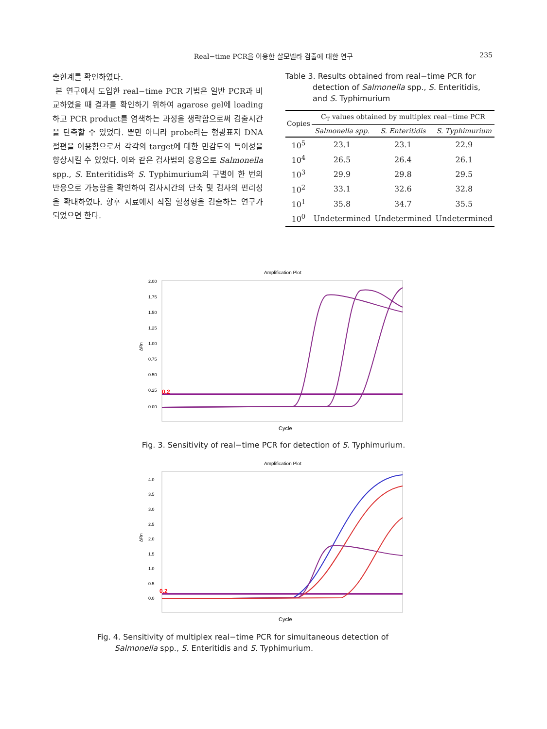Real−time PCR을 이용한 살모넬라 검출에 대한 연구
235
출한계를 확인하였다.
본 연구에서 도입한 real−time PCR 기법은 일반 PCR과 비교하였을 때 결과를 확인하기 위하여 agarose gel에 loading하고 PCR product를 염색하는 과정을 생략함으로써 검출시간을 단축할 수 있었다. 뿐만 아니라 probe라는 형광표지 DNA 절편을 이용함으로서 각각의 target에 대한 민감도와 특이성을 향상시킬 수 있었다. 이와 같은 검사법의 응용으로 Salmonella spp., S. Enteritidis와 S. Typhimurium의 구별이 한 번의 반응으로 가능함을 확인하여 검사시간의 단축 및 검사의 편리성을 확대하였다. 향후 시료에서 직접 혈청형을 검출하는 연구가 되었으면 한다.
Table 3. Results obtained from real−time PCR for
detection of Salmonella spp., S. Enteritidis,
and S. Typhimurium
| Copies | C<sub>T</sub> values obtained by multiplex real−time PCR | | |
| --- | --- | --- | --- |
| | Salmonella spp. | S. Enteritidis | S. Typhimurium |
| 10<sup>5</sup> | 23.1 | 23.1 | 22.9 |
| 10<sup>4</sup> | 26.5 | 26.4 | 26.1 |
| 10<sup>3</sup> | 29.9 | 29.8 | 29.5 |
| 10<sup>2</sup> | 33.1 | 32.6 | 32.8 |
| 10<sup>1</sup> | 35.8 | 34.7 | 35.5 |
| 10<sup>0</sup> | Undetermined | Undetermined | Undetermined |
Amplification Plot
2.00
1.75
1.50
1.25
1.00
0.75
0.50
0.25
0.00
ΔRn
0.2
Cycle
Fig. 3. Sensitivity of real−time PCR for detection of S. Typhimurium.
Amplification Plot
4.0
3.5
3.0
2.5
2.0
1.5
1.0
0.5
0.0
ΔRn
0.2
Cycle
Fig. 4. Sensitivity of multiplex real−time PCR for simultaneous detection of
Salmonella spp., S. Enteritidis and S. Typhimurium.